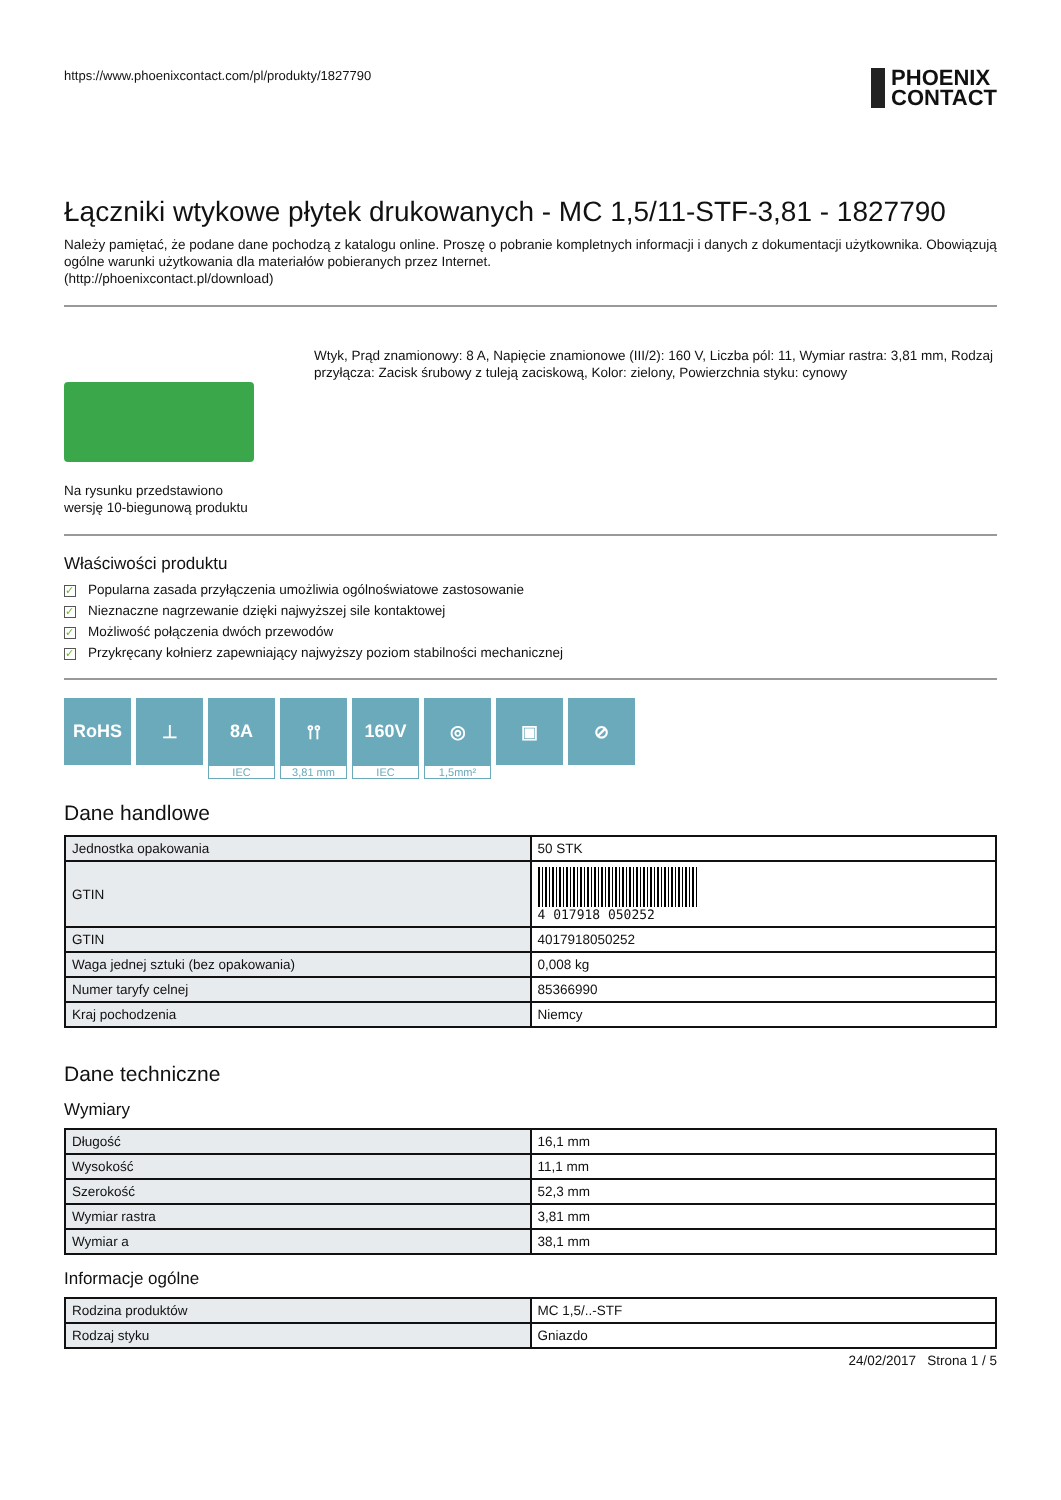https://www.phoenixcontact.com/pl/produkty/1827790
PHOENIX
CONTACT
Łączniki wtykowe płytek drukowanych - MC 1,5/11-STF-3,81 - 1827790
Należy pamiętać, że podane dane pochodzą z katalogu online. Proszę o pobranie kompletnych informacji i danych z dokumentacji użytkownika. Obowiązują ogólne warunki użytkowania dla materiałów pobieranych przez Internet.
(http://phoenixcontact.pl/download)
Na rysunku przedstawiono wersję 10-biegunową produktu
Wtyk, Prąd znamionowy: 8 A, Napięcie znamionowe (III/2): 160 V, Liczba pól: 11, Wymiar rastra: 3,81 mm, Rodzaj przyłącza: Zacisk śrubowy z tuleją zaciskową, Kolor: zielony, Powierzchnia styku: cynowy
Właściwości produktu
✓ Popularna zasada przyłączenia umożliwia ogólnoświatowe zastosowanie
✓ Nieznaczne nagrzewanie dzięki najwyższej sile kontaktowej
✓ Możliwość połączenia dwóch przewodów
✓ Przykręcany kołnierz zapewniający najwyższy poziom stabilności mechanicznej
RoHS ⊥ 8A
IEC
⫯⫯
3,81 mm
160V
IEC
◎
1,5mm²
▣ ⊘
Dane handlowe
| Jednostka opakowania | 50 STK |
| GTIN | 4 017918 050252 |
| GTIN | 4017918050252 |
| Waga jednej sztuki (bez opakowania) | 0,008 kg |
| Numer taryfy celnej | 85366990 |
| Kraj pochodzenia | Niemcy |
Dane techniczne
Wymiary
| Długość | 16,1 mm |
| Wysokość | 11,1 mm |
| Szerokość | 52,3 mm |
| Wymiar rastra | 3,81 mm |
| Wymiar a | 38,1 mm |
Informacje ogólne
| Rodzina produktów | MC 1,5/..-STF |
| Rodzaj styku | Gniazdo |
24/02/2017 Strona 1 / 5